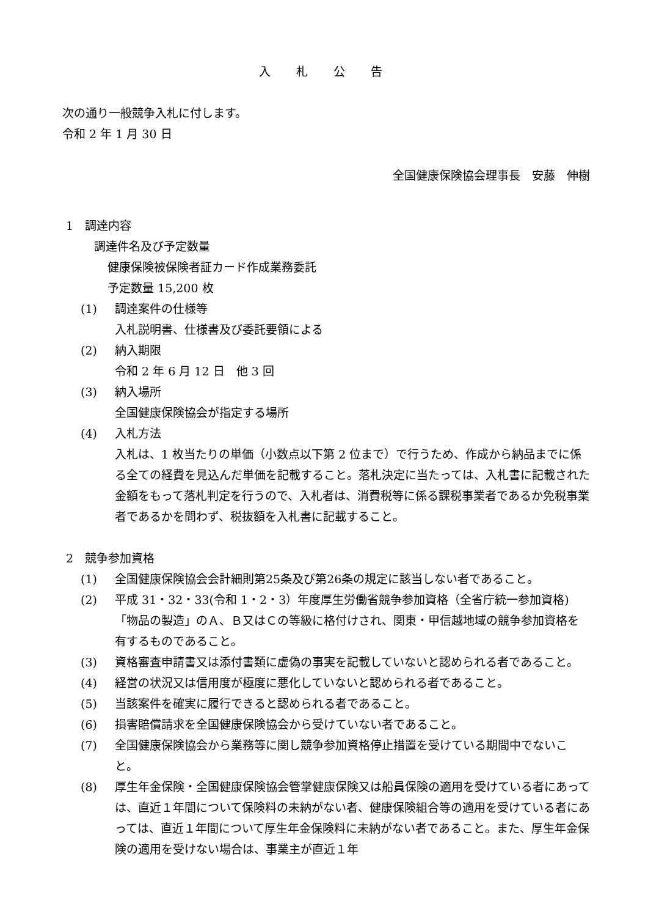入 札 公 告
次の通り一般競争入札に付します。
令和 2 年 1 月 30 日
全国健康保険協会理事長　安藤　伸樹
1　調達内容
調達件名及び予定数量
健康保険被保険者証カード作成業務委託
予定数量 15,200 枚
(1) 調達案件の仕様等
入札説明書、仕様書及び委託要領による
(2) 納入期限
令和 2 年 6 月 12 日　他 3 回
(3) 納入場所
全国健康保険協会が指定する場所
(4) 入札方法
入札は、1 枚当たりの単価（小数点以下第 2 位まで）で行うため、作成から納品までに係る全ての経費を見込んだ単価を記載すること。落札決定に当たっては、入札書に記載された金額をもって落札判定を行うので、入札者は、消費税等に係る課税事業者であるか免税事業者であるかを問わず、税抜額を入札書に記載すること。
2　競争参加資格
(1) 全国健康保険協会会計細則第25条及び第26条の規定に該当しない者であること。
(2) 平成 31・32・33(令和 1・2・3）年度厚生労働省競争参加資格（全省庁統一参加資格)「物品の製造」のＡ、Ｂ又はＣの等級に格付けされ、関東・甲信越地域の競争参加資格を有するものであること。
(3) 資格審査申請書又は添付書類に虚偽の事実を記載していないと認められる者であること。
(4) 経営の状況又は信用度が極度に悪化していないと認められる者であること。
(5) 当該案件を確実に履行できると認められる者であること。
(6) 損害賠償請求を全国健康保険協会から受けていない者であること。
(7) 全国健康保険協会から業務等に関し競争参加資格停止措置を受けている期間中でないこと。
(8) 厚生年金保険・全国健康保険協会管掌健康保険又は船員保険の適用を受けている者にあっては、直近１年間について保険料の未納がない者、健康保険組合等の適用を受けている者にあっては、直近１年間について厚生年金保険料に未納がない者であること。また、厚生年金保険の適用を受けない場合は、事業主が直近１年